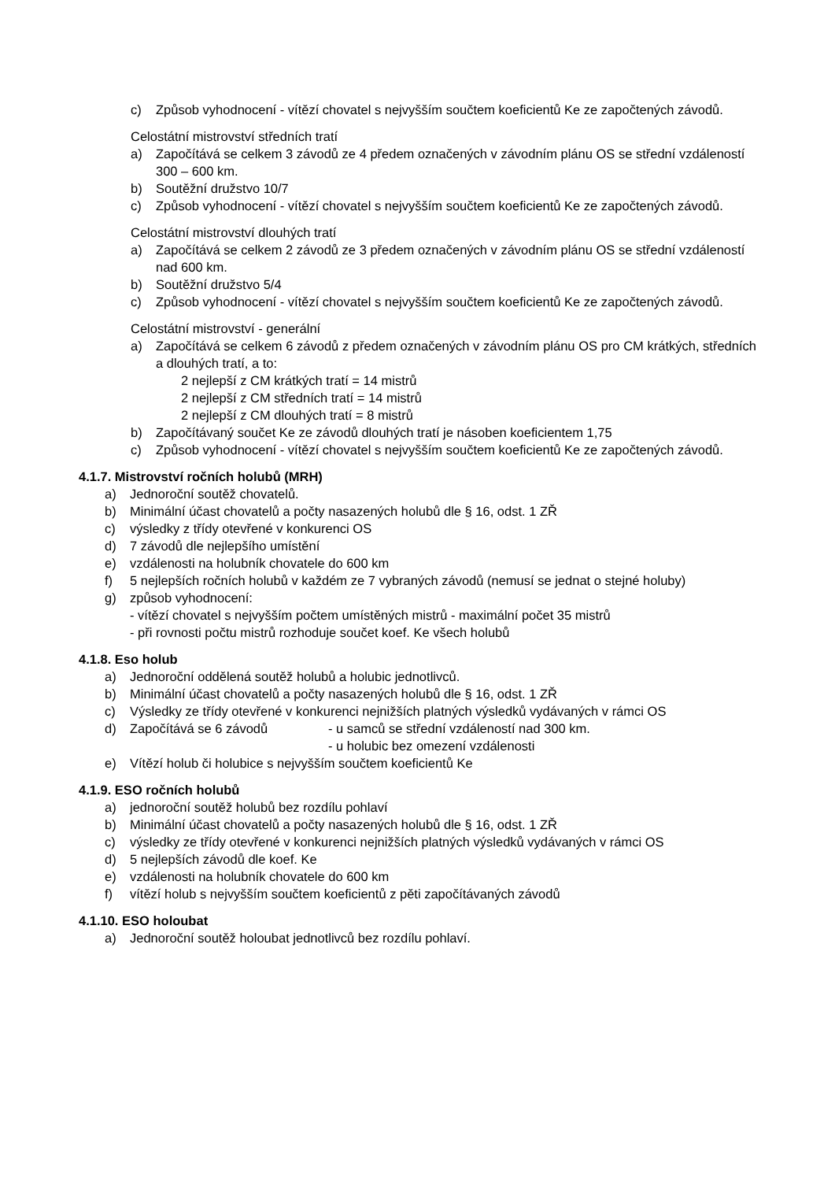c) Způsob vyhodnocení - vítězí chovatel s nejvyšším součtem koeficientů Ke ze započtených závodů.
Celostátní mistrovství středních tratí
a) Započítává se celkem 3 závodů ze 4 předem označených v závodním plánu OS se střední vzdáleností 300 – 600 km.
b) Soutěžní družstvo 10/7
c) Způsob vyhodnocení - vítězí chovatel s nejvyšším součtem koeficientů Ke ze započtených závodů.
Celostátní mistrovství dlouhých tratí
a) Započítává se celkem 2 závodů ze 3 předem označených v závodním plánu OS se střední vzdáleností nad 600 km.
b) Soutěžní družstvo 5/4
c) Způsob vyhodnocení - vítězí chovatel s nejvyšším součtem koeficientů Ke ze započtených závodů.
Celostátní mistrovství - generální
a) Započítává se celkem 6 závodů z předem označených v závodním plánu OS pro CM krátkých, středních a dlouhých tratí, a to:
2 nejlepší z CM krátkých tratí = 14 mistrů
2 nejlepší z CM středních tratí = 14 mistrů
2 nejlepší z CM dlouhých tratí = 8 mistrů
b) Započítávaný součet Ke ze závodů dlouhých tratí je násoben koeficientem 1,75
c) Způsob vyhodnocení - vítězí chovatel s nejvyšším součtem koeficientů Ke ze započtených závodů.
4.1.7. Mistrovství ročních holubů (MRH)
a) Jednoroční soutěž chovatelů.
b) Minimální účast chovatelů a počty nasazených holubů dle § 16, odst. 1 ZŘ
c) výsledky z třídy otevřené v konkurenci OS
d) 7 závodů dle nejlepšího umístění
e) vzdálenosti na holubník chovatele do 600 km
f) 5 nejlepších ročních holubů v každém ze 7 vybraných závodů (nemusí se jednat o stejné holuby)
g) způsob vyhodnocení:
- vítězí chovatel s nejvyšším počtem umístěných mistrů - maximální počet 35 mistrů
- při rovnosti počtu mistrů rozhoduje součet koef. Ke všech holubů
4.1.8. Eso holub
a) Jednoroční oddělená soutěž holubů a holubic jednotlivců.
b) Minimální účast chovatelů a počty nasazených holubů dle § 16, odst. 1 ZŘ
c) Výsledky ze třídy otevřené v konkurenci nejnižších platných výsledků vydávaných v rámci OS
d) Započítává se 6 závodů - u samců se střední vzdáleností nad 300 km.
- u holubic bez omezení vzdálenosti
e) Vítězí holub či holubice s nejvyšším součtem koeficientů Ke
4.1.9. ESO ročních holubů
a) jednoroční soutěž holubů bez rozdílu pohlaví
b) Minimální účast chovatelů a počty nasazených holubů dle § 16, odst. 1 ZŘ
c) výsledky ze třídy otevřené v konkurenci nejnižších platných výsledků vydávaných v rámci OS
d) 5 nejlepších závodů dle koef. Ke
e) vzdálenosti na holubník chovatele do 600 km
f) vítězí holub s nejvyšším součtem koeficientů z pěti započítávaných závodů
4.1.10. ESO holoubat
a) Jednoroční soutěž holoubat jednotlivců bez rozdílu pohlaví.